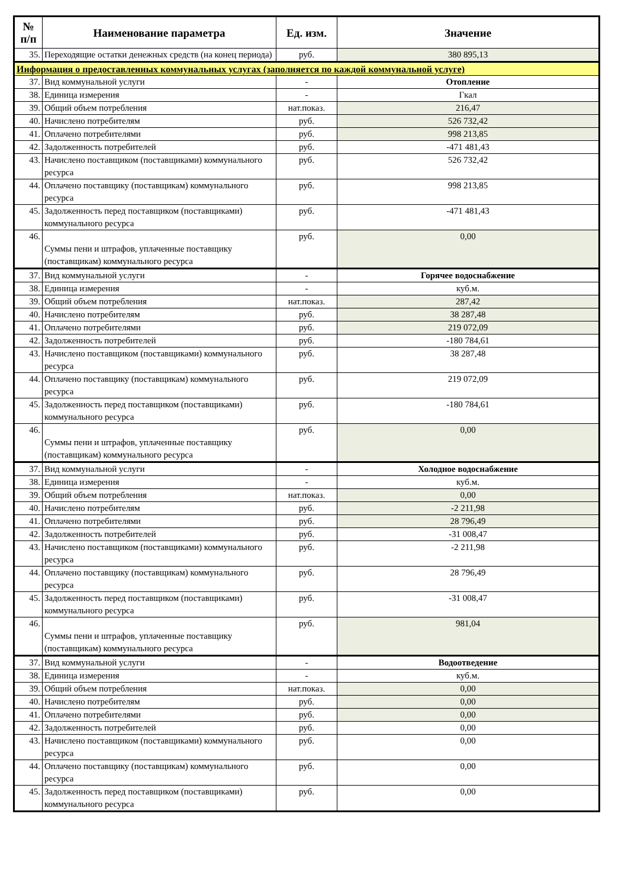| № п/п | Наименование параметра | Ед. изм. | Значение |
| --- | --- | --- | --- |
| 35. | Переходящие остатки денежных средств (на конец периода) | руб. | 380 895,13 |
| Информация о предоставленных коммунальных услугах (заполняется по каждой коммунальной услуге) | | | |
| 37. | Вид коммунальной услуги | - | Отопление |
| 38. | Единица измерения | - | Гкал |
| 39. | Общий объем потребления | нат.показ. | 216,47 |
| 40. | Начислено потребителям | руб. | 526 732,42 |
| 41. | Оплачено потребителями | руб. | 998 213,85 |
| 42. | Задолженность потребителей | руб. | -471 481,43 |
| 43. | Начислено поставщиком (поставщиками) коммунального ресурса | руб. | 526 732,42 |
| 44. | Оплачено поставщику (поставщикам) коммунального ресурса | руб. | 998 213,85 |
| 45. | Задолженность перед поставщиком (поставщиками) коммунального ресурса | руб. | -471 481,43 |
| 46. | Суммы пени и штрафов, уплаченные поставщику (поставщикам) коммунального ресурса | руб. | 0,00 |
| 37. | Вид коммунальной услуги | - | Горячее водоснабжение |
| 38. | Единица измерения | - | куб.м. |
| 39. | Общий объем потребления | нат.показ. | 287,42 |
| 40. | Начислено потребителям | руб. | 38 287,48 |
| 41. | Оплачено потребителями | руб. | 219 072,09 |
| 42. | Задолженность потребителей | руб. | -180 784,61 |
| 43. | Начислено поставщиком (поставщиками) коммунального ресурса | руб. | 38 287,48 |
| 44. | Оплачено поставщику (поставщикам) коммунального ресурса | руб. | 219 072,09 |
| 45. | Задолженность перед поставщиком (поставщиками) коммунального ресурса | руб. | -180 784,61 |
| 46. | Суммы пени и штрафов, уплаченные поставщику (поставщикам) коммунального ресурса | руб. | 0,00 |
| 37. | Вид коммунальной услуги | - | Холодное водоснабжение |
| 38. | Единица измерения | - | куб.м. |
| 39. | Общий объем потребления | нат.показ. | 0,00 |
| 40. | Начислено потребителям | руб. | -2 211,98 |
| 41. | Оплачено потребителями | руб. | 28 796,49 |
| 42. | Задолженность потребителей | руб. | -31 008,47 |
| 43. | Начислено поставщиком (поставщиками) коммунального ресурса | руб. | -2 211,98 |
| 44. | Оплачено поставщику (поставщикам) коммунального ресурса | руб. | 28 796,49 |
| 45. | Задолженность перед поставщиком (поставщиками) коммунального ресурса | руб. | -31 008,47 |
| 46. | Суммы пени и штрафов, уплаченные поставщику (поставщикам) коммунального ресурса | руб. | 981,04 |
| 37. | Вид коммунальной услуги | - | Водоотведение |
| 38. | Единица измерения | - | куб.м. |
| 39. | Общий объем потребления | нат.показ. | 0,00 |
| 40. | Начислено потребителям | руб. | 0,00 |
| 41. | Оплачено потребителями | руб. | 0,00 |
| 42. | Задолженность потребителей | руб. | 0,00 |
| 43. | Начислено поставщиком (поставщиками) коммунального ресурса | руб. | 0,00 |
| 44. | Оплачено поставщику (поставщикам) коммунального ресурса | руб. | 0,00 |
| 45. | Задолженность перед поставщиком (поставщиками) коммунального ресурса | руб. | 0,00 |